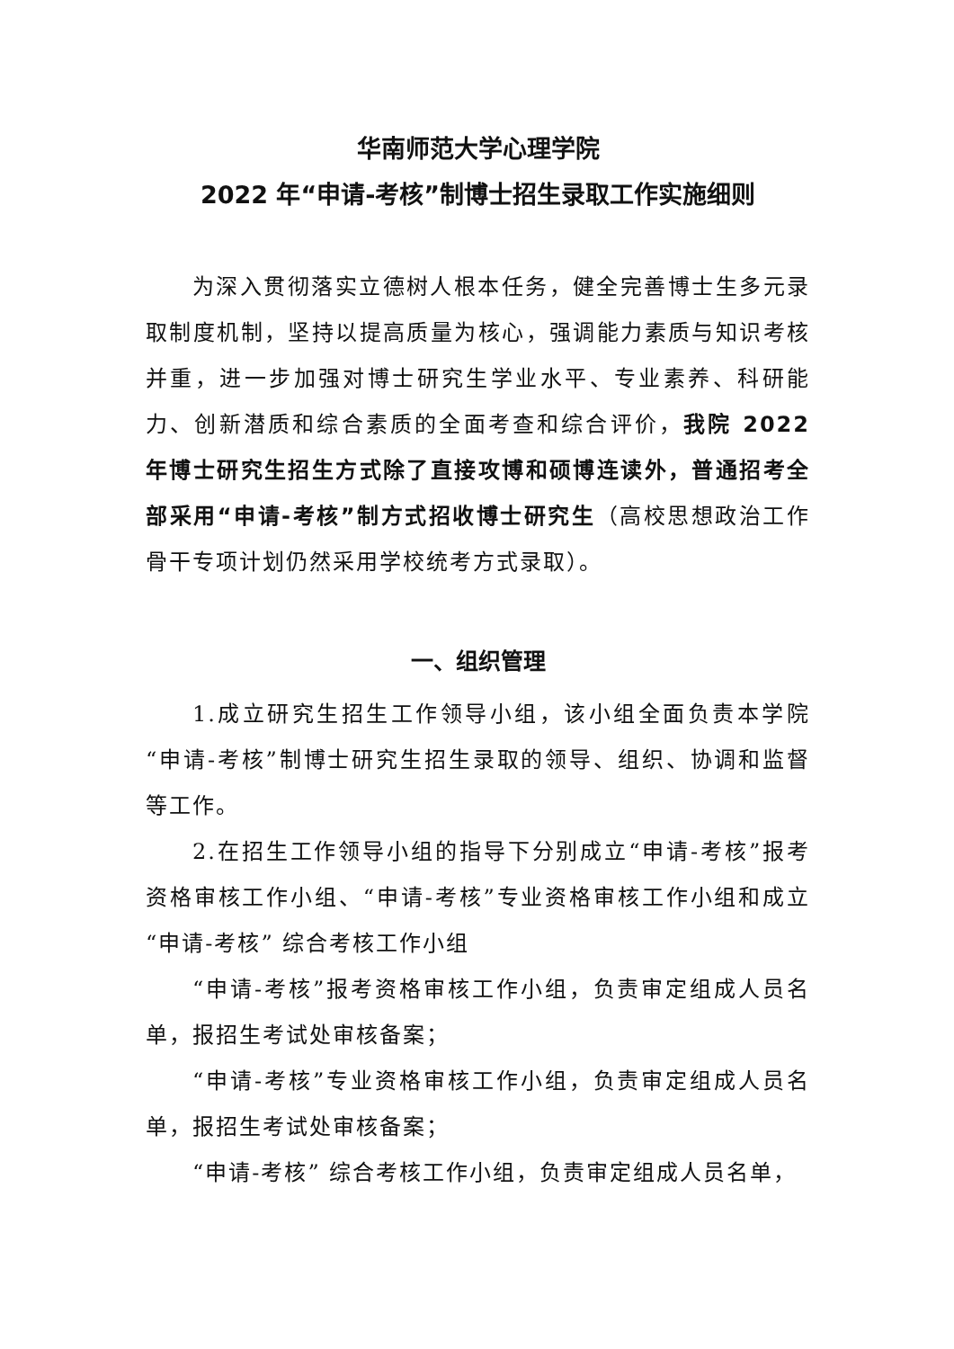华南师范大学心理学院
2022 年“申请-考核”制博士招生录取工作实施细则
为深入贯彻落实立德树人根本任务，健全完善博士生多元录取制度机制，坚持以提高质量为核心，强调能力素质与知识考核并重，进一步加强对博士研究生学业水平、专业素养、科研能力、创新潜质和综合素质的全面考查和综合评价，我院 2022 年博士研究生招生方式除了直接攻博和硕博连读外，普通招考全部采用“申请-考核”制方式招收博士研究生（高校思想政治工作骨干专项计划仍然采用学校统考方式录取）。
一、组织管理
1.成立研究生招生工作领导小组，该小组全面负责本学院“申请-考核”制博士研究生招生录取的领导、组织、协调和监督等工作。
2.在招生工作领导小组的指导下分别成立“申请-考核”报考资格审核工作小组、“申请-考核”专业资格审核工作小组和成立“申请-考核” 综合考核工作小组
“申请-考核”报考资格审核工作小组，负责审定组成人员名单，报招生考试处审核备案；
“申请-考核”专业资格审核工作小组，负责审定组成人员名单，报招生考试处审核备案；
“申请-考核” 综合考核工作小组，负责审定组成人员名单，